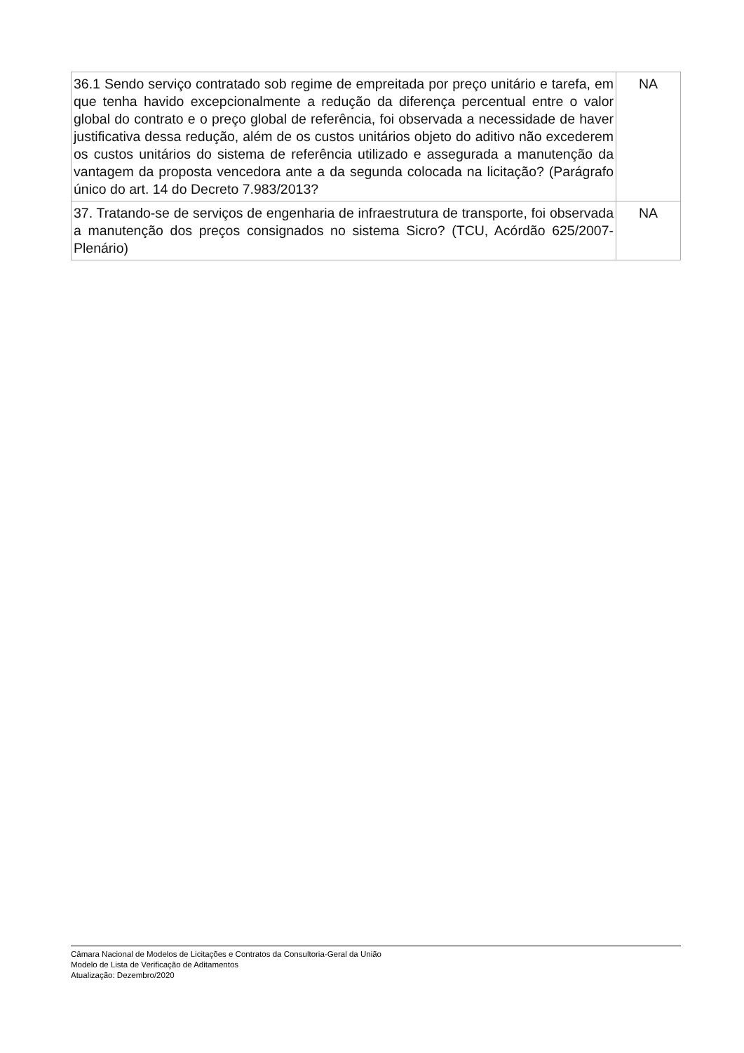| 36.1 Sendo serviço contratado sob regime de empreitada por preço unitário e tarefa, em que tenha havido excepcionalmente a redução da diferença percentual entre o valor global do contrato e o preço global de referência, foi observada a necessidade de haver justificativa dessa redução, além de os custos unitários objeto do aditivo não excederem os custos unitários do sistema de referência utilizado e assegurada a manutenção da vantagem da proposta vencedora ante a da segunda colocada na licitação? (Parágrafo único do art. 14 do Decreto 7.983/2013? | NA |
| 37. Tratando-se de serviços de engenharia de infraestrutura de transporte, foi observada a manutenção dos preços consignados no sistema Sicro? (TCU, Acórdão 625/2007-Plenário) | NA |
Câmara Nacional de Modelos de Licitações e Contratos da Consultoria-Geral da União
Modelo de Lista de Verificação de Aditamentos
Atualização: Dezembro/2020